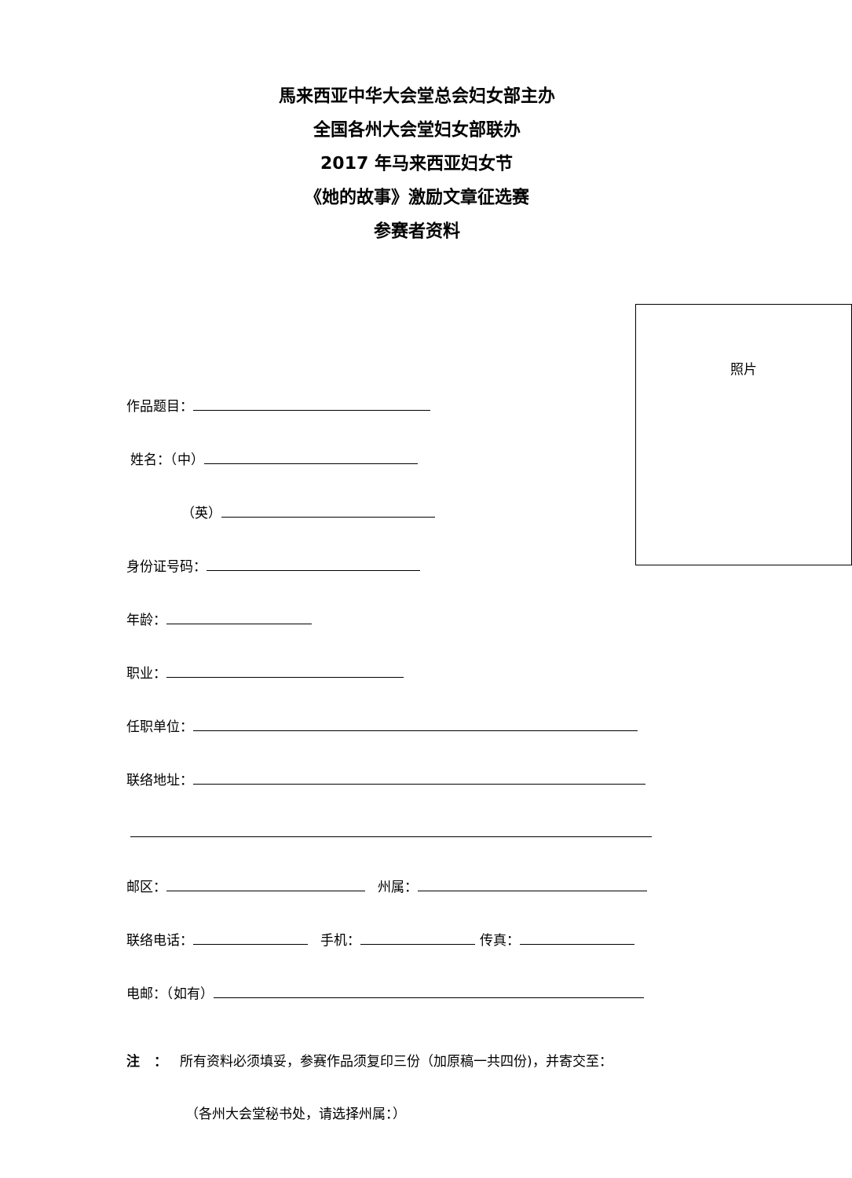馬来西亚中华大会堂总会妇女部主办
全国各州大会堂妇女部联办
2017 年马来西亚妇女节
《她的故事》激励文章征选赛
参赛者资料
照片
作品题目：
姓名：（中）
（英）
身份证号码：
年龄：
职业：
任职单位：
联络地址：
邮区： 州属：
联络电话： 手机： 传真：
电邮：（如有）
注 ： 所有资料必须填妥，参赛作品须复印三份（加原稿一共四份)，并寄交至：
（各州大会堂秘书处，请选择州属：）